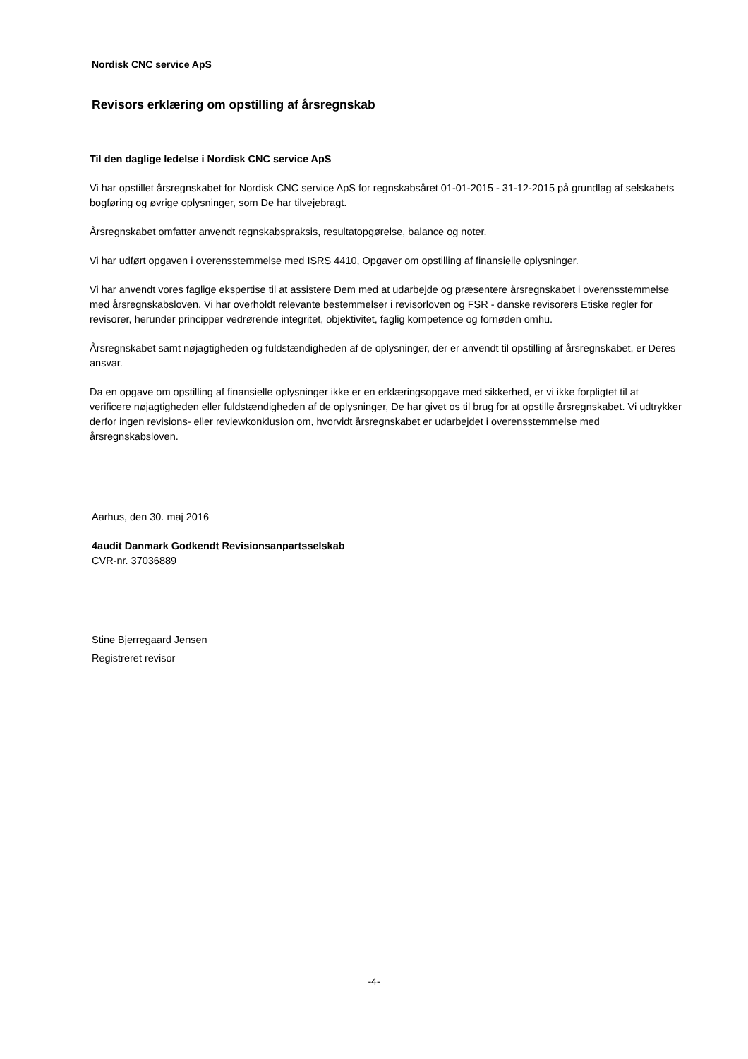Nordisk CNC service ApS
Revisors erklæring om opstilling af årsregnskab
Til den daglige ledelse i Nordisk CNC service ApS
Vi har opstillet årsregnskabet for Nordisk CNC service ApS for regnskabsåret 01-01-2015 - 31-12-2015 på grundlag af selskabets bogføring og øvrige oplysninger, som De har tilvejebragt.
Årsregnskabet omfatter anvendt regnskabspraksis, resultatopgørelse, balance og noter.
Vi har udført opgaven i overensstemmelse med ISRS 4410, Opgaver om opstilling af finansielle oplysninger.
Vi har anvendt vores faglige ekspertise til at assistere Dem med at udarbejde og præsentere årsregnskabet i overensstemmelse med årsregnskabsloven. Vi har overholdt relevante bestemmelser i revisorloven og FSR - danske revisorers Etiske regler for revisorer, herunder principper vedrørende integritet, objektivitet, faglig kompetence og fornøden omhu.
Årsregnskabet samt nøjagtigheden og fuldstændigheden af de oplysninger, der er anvendt til opstilling af årsregnskabet, er Deres ansvar.
Da en opgave om opstilling af finansielle oplysninger ikke er en erklæringsopgave med sikkerhed, er vi ikke forpligtet til at verificere nøjagtigheden eller fuldstændigheden af de oplysninger, De har givet os til brug for at opstille årsregnskabet. Vi udtrykker derfor ingen revisions- eller reviewkonklusion om, hvorvidt årsregnskabet er udarbejdet i overensstemmelse med årsregnskabsloven.
Aarhus, den 30. maj 2016
4audit Danmark Godkendt Revisionsanpartsselskab
CVR-nr. 37036889
Stine Bjerregaard Jensen
Registreret revisor
-4-